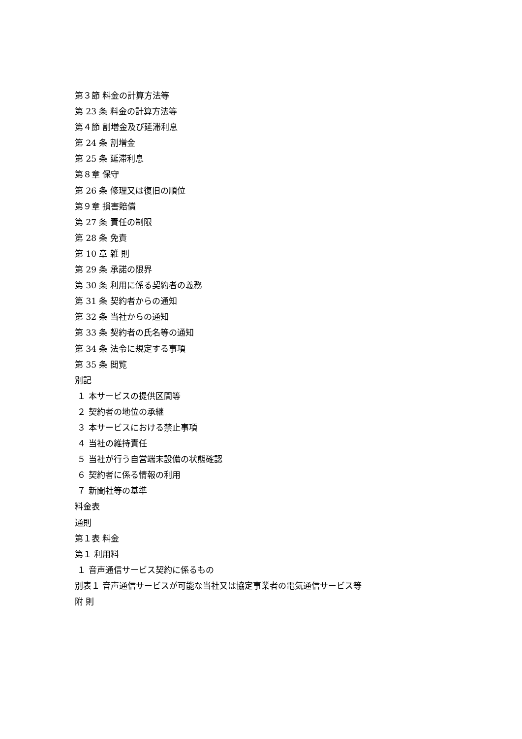第３節 料金の計算方法等
第 23 条 料金の計算方法等
第４節 割増金及び延滞利息
第 24 条 割増金
第 25 条 延滞利息
第８章 保守
第 26 条 修理又は復旧の順位
第９章 損害賠償
第 27 条 責任の制限
第 28 条 免責
第 10 章 雑 則
第 29 条 承諾の限界
第 30 条 利用に係る契約者の義務
第 31 条 契約者からの通知
第 32 条 当社からの通知
第 33 条 契約者の氏名等の通知
第 34 条 法令に規定する事項
第 35 条 閲覧
別記
１ 本サービスの提供区間等
２ 契約者の地位の承継
３ 本サービスにおける禁止事項
４ 当社の維持責任
５ 当社が行う自営端末設備の状態確認
６ 契約者に係る情報の利用
７ 新聞社等の基準
料金表
通則
第１表 料金
第１ 利用料
１ 音声通信サービス契約に係るもの
別表１ 音声通信サービスが可能な当社又は協定事業者の電気通信サービス等
附 則